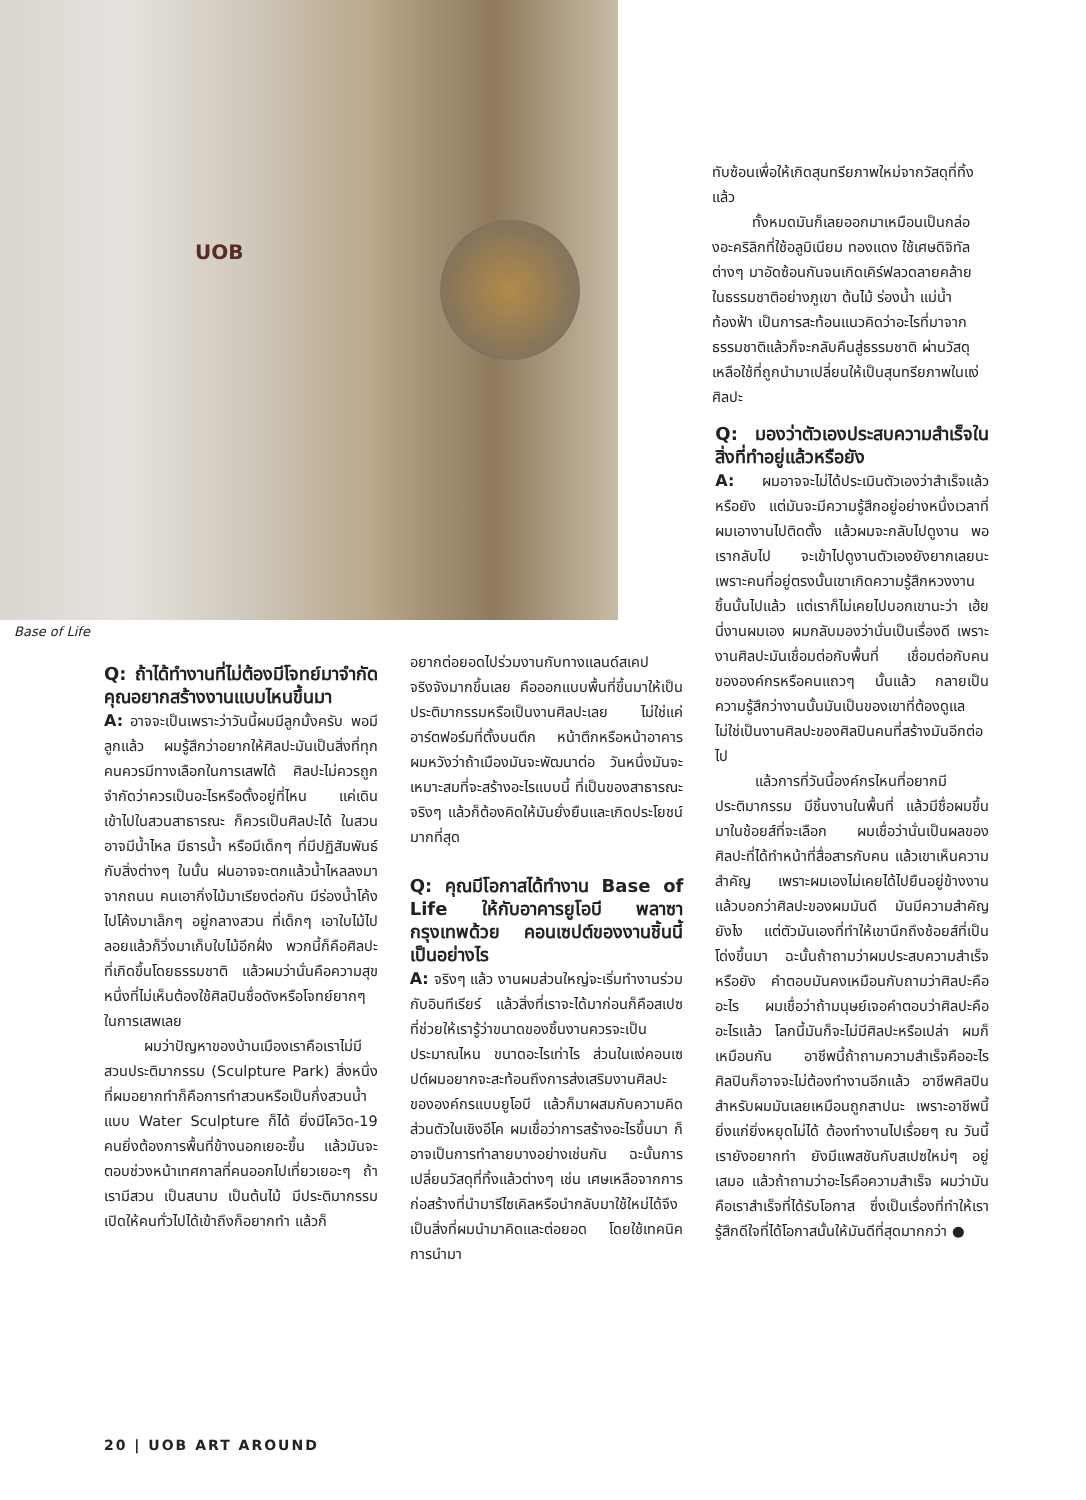UOB
Base of Life
ทับซ้อนเพื่อให้เกิดสุนทรียภาพใหม่จากวัสดุที่ทิ้งแล้ว
ทั้งหมดมันก็เลยออกมาเหมือนเป็นกล่องอะคริลิกที่ใช้อลูมิเนียม ทองแดง ใช้เศษดิจิทัลต่างๆ มาอัดซ้อนกันจนเกิดเคิร์ฟลวดลายคล้ายในธรรมชาติอย่างภูเขา ต้นไม้ ร่องน้ำ แม่น้ำ ท้องฟ้า เป็นการสะท้อนแนวคิดว่าอะไรที่มาจากธรรมชาติแล้วก็จะกลับคืนสู่ธรรมชาติ ผ่านวัสดุเหลือใช้ที่ถูกนำมาเปลี่ยนให้เป็นสุนทรียภาพในแง่ศิลปะ
Q: ถ้าได้ทำงานที่ไม่ต้องมีโจทย์มาจำกัด คุณอยากสร้างงานแบบไหนขึ้นมา
A: อาจจะเป็นเพราะว่าวันนี้ผมมีลูกมั้งครับ พอมีลูกแล้ว ผมรู้สึกว่าอยากให้ศิลปะมันเป็นสิ่งที่ทุกคนควรมีทางเลือกในการเสพได้ ศิลปะไม่ควรถูกจำกัดว่าควรเป็นอะไรหรือตั้งอยู่ที่ไหน แค่เดินเข้าไปในสวนสาธารณะ ก็ควรเป็นศิลปะได้ ในสวนอาจมีน้ำไหล มีธารน้ำ หรือมีเด็กๆ ที่มีปฏิสัมพันธ์กับสิ่งต่างๆ ในนั้น ฝนอาจจะตกแล้วน้ำไหลลงมาจากถนน คนเอากิ่งไม้มาเรียงต่อกัน มีร่องน้ำโค้งไปโค้งมาเล็กๆ อยู่กลางสวน ที่เด็กๆ เอาใบไม้ไปลอยแล้วก็วิ่งมาเก็บใบไม้อีกฝั่ง พวกนี้ก็คือศิลปะที่เกิดขึ้นโดยธรรมชาติ แล้วผมว่านั่นคือความสุขหนึ่งที่ไม่เห็นต้องใช้ศิลปินชื่อดังหรือโจทย์ยากๆ ในการเสพเลย
ผมว่าปัญหาของบ้านเมืองเราคือเราไม่มีสวนประติมากรรม (Sculpture Park) สิ่งหนึ่งที่ผมอยากทำก็คือการทำสวนหรือเป็นกึ่งสวนน้ำแบบ Water Sculpture ก็ได้ ยิ่งมีโควิด-19 คนยิ่งต้องการพื้นที่ข้างนอกเยอะขึ้น แล้วมันจะตอบช่วงหน้าเทศกาลที่คนออกไปเที่ยวเยอะๆ ถ้าเรามีสวน เป็นสนาม เป็นต้นไม้ มีประติมากรรมเปิดให้คนทั่วไปได้เข้าถึงก็อยากทำ แล้วก็
อยากต่อยอดไปร่วมงานกับทางแลนด์สเคปจริงจังมากขึ้นเลย คือออกแบบพื้นที่ขึ้นมาให้เป็นประติมากรรมหรือเป็นงานศิลปะเลย ไม่ใช่แค่อาร์ตฟอร์มที่ตั้งบนตึก หน้าตึกหรือหน้าอาคาร ผมหวังว่าถ้าเมืองมันจะพัฒนาต่อ วันหนึ่งมันจะเหมาะสมที่จะสร้างอะไรแบบนี้ ที่เป็นของสาธารณะจริงๆ แล้วก็ต้องคิดให้มันยั่งยืนและเกิดประโยชน์มากที่สุด
Q: คุณมีโอกาสได้ทำงาน Base of Life ให้กับอาคารยูโอบี พลาซา กรุงเทพด้วย คอนเซปต์ของงานชิ้นนี้เป็นอย่างไร
A: จริงๆ แล้ว งานผมส่วนใหญ่จะเริ่มทำงานร่วมกับอินทีเรียร์ แล้วสิ่งที่เราจะได้มาก่อนก็คือสเปซ ที่ช่วยให้เรารู้ว่าขนาดของชิ้นงานควรจะเป็นประมาณไหน ขนาดอะไรเท่าไร ส่วนในแง่คอนเซปต์ผมอยากจะสะท้อนถึงการส่งเสริมงานศิลปะขององค์กรแบบยูโอบี แล้วก็มาผสมกับความคิดส่วนตัวในเชิงอีโค ผมเชื่อว่าการสร้างอะไรขึ้นมา ก็อาจเป็นการทำลายบางอย่างเช่นกัน ฉะนั้นการเปลี่ยนวัสดุที่ทิ้งแล้วต่างๆ เช่น เศษเหลือจากการก่อสร้างที่นำมารีไซเคิลหรือนำกลับมาใช้ใหม่ได้จึงเป็นสิ่งที่ผมนำมาคิดและต่อยอด โดยใช้เทคนิคการนำมา
Q: มองว่าตัวเองประสบความสำเร็จในสิ่งที่ทำอยู่แล้วหรือยัง
A: ผมอาจจะไม่ได้ประเมินตัวเองว่าสำเร็จแล้วหรือยัง แต่มันจะมีความรู้สึกอยู่อย่างหนึ่งเวลาที่ผมเอางานไปติดตั้ง แล้วผมจะกลับไปดูงาน พอเรากลับไป จะเข้าไปดูงานตัวเองยังยากเลยนะ เพราะคนที่อยู่ตรงนั้นเขาเกิดความรู้สึกหวงงานชิ้นนั้นไปแล้ว แต่เราก็ไม่เคยไปบอกเขานะว่า เฮ้ย นี่งานผมเอง ผมกลับมองว่านั่นเป็นเรื่องดี เพราะงานศิลปะมันเชื่อมต่อกับพื้นที่ เชื่อมต่อกับคนขององค์กรหรือคนแถวๆ นั้นแล้ว กลายเป็นความรู้สึกว่างานนั้นมันเป็นของเขาที่ต้องดูแล ไม่ใช่เป็นงานศิลปะของศิลปินคนที่สร้างมันอีกต่อไป
แล้วการที่วันนี้องค์กรไหนที่อยากมีประติมากรรม มีชิ้นงานในพื้นที่ แล้วมีชื่อผมขึ้นมาในช้อยส์ที่จะเลือก ผมเชื่อว่านั่นเป็นผลของศิลปะที่ได้ทำหน้าที่สื่อสารกับคน แล้วเขาเห็นความสำคัญ เพราะผมเองไม่เคยได้ไปยืนอยู่ข้างงานแล้วบอกว่าศิลปะของผมมันดี มันมีความสำคัญยังไง แต่ตัวมันเองที่ทำให้เขานึกถึงช้อยส์ที่เป็นโด่งขึ้นมา ฉะนั้นถ้าถามว่าผมประสบความสำเร็จหรือยัง คำตอบมันคงเหมือนกับถามว่าศิลปะคืออะไร ผมเชื่อว่าถ้ามนุษย์เจอคำตอบว่าศิลปะคืออะไรแล้ว โลกนี้มันก็จะไม่มีศิลปะหรือเปล่า ผมก็เหมือนกัน อาชีพนี้ถ้าถามความสำเร็จคืออะไร ศิลปินก็อาจจะไม่ต้องทำงานอีกแล้ว อาชีพศิลปินสำหรับผมมันเลยเหมือนถูกสาปนะ เพราะอาชีพนี้ยิ่งแก่ยิ่งหยุดไม่ได้ ต้องทำงานไปเรื่อยๆ ณ วันนี้เรายังอยากทำ ยังมีแพสชันกับสเปซใหม่ๆ อยู่เสมอ แล้วถ้าถามว่าอะไรคือความสำเร็จ ผมว่ามันคือเราสำเร็จที่ได้รับโอกาส ซึ่งเป็นเรื่องที่ทำให้เรารู้สึกดีใจที่ได้โอกาสนั้นให้มันดีที่สุดมากกว่า ●
20 | UOB ART AROUND